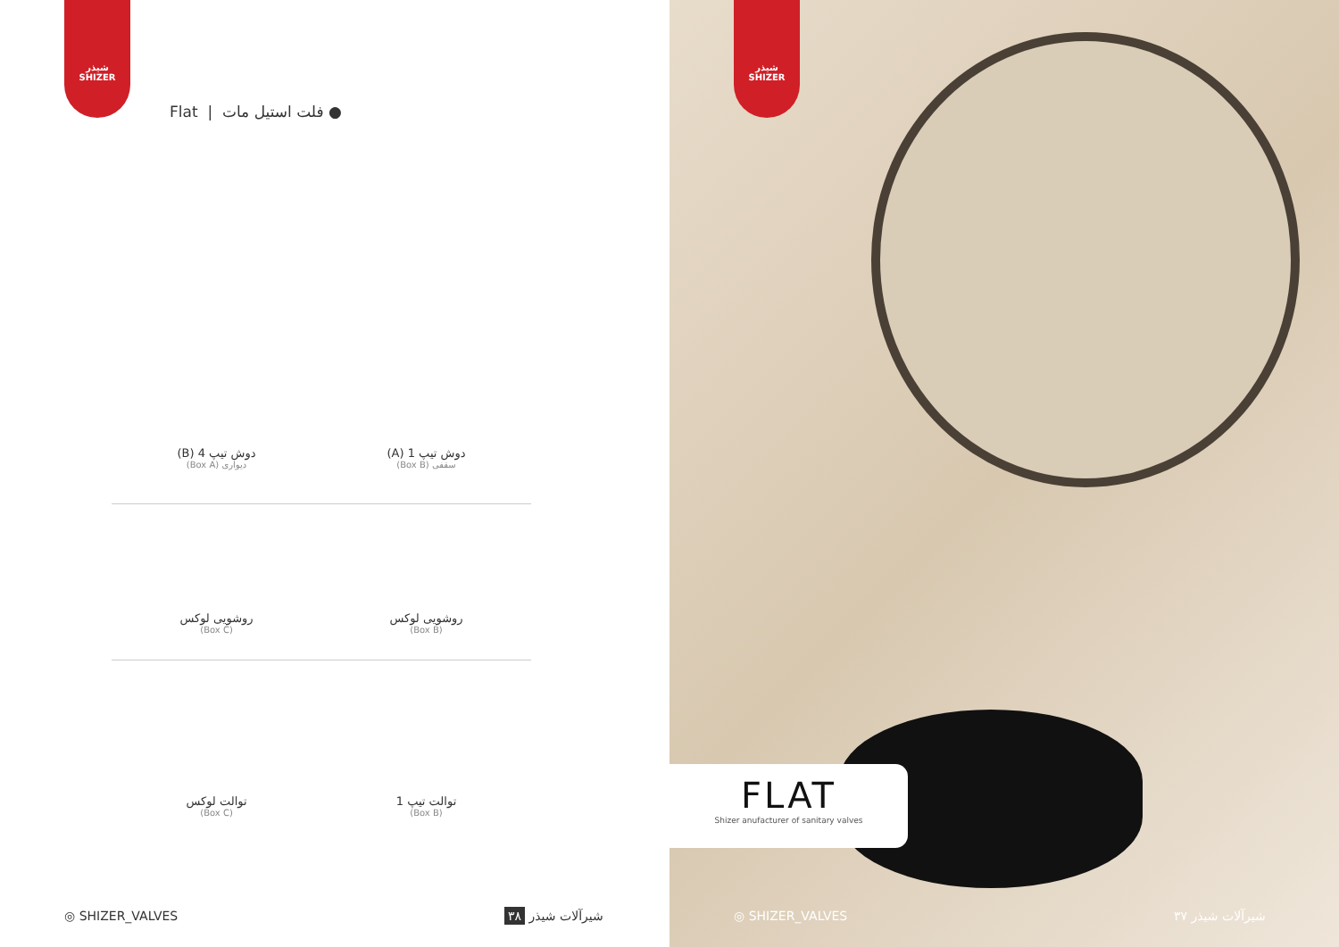شیذر
SHIZER
Flat | فلت استیل مات ●
دوش تیپ 4 (B)
دیواری (Box A)
دوش تیپ 1 (A)
سقفی (Box B)
روشویی لوکس
(Box C)
روشویی لوکس
(Box B)
توالت لوکس
(Box C)
توالت تیپ 1
(Box B)
◎ SHIZER_VALVES شیرآلات شیذر ۳۸
شیذر
SHIZER
FLAT
Shizer anufacturer of sanitary valves
◎ SHIZER_VALVES شیرآلات شیذر ۳۷